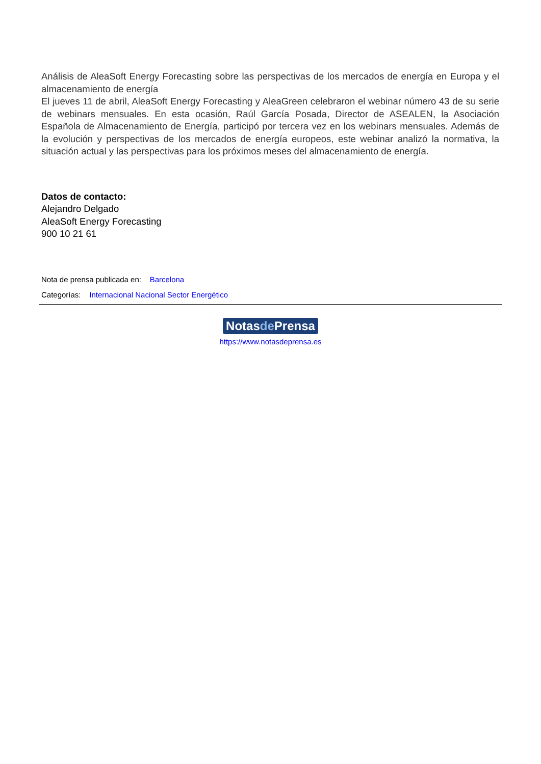Análisis de AleaSoft Energy Forecasting sobre las perspectivas de los mercados de energía en Europa y el almacenamiento de energía
El jueves 11 de abril, AleaSoft Energy Forecasting y AleaGreen celebraron el webinar número 43 de su serie de webinars mensuales. En esta ocasión, Raúl García Posada, Director de ASEALEN, la Asociación Española de Almacenamiento de Energía, participó por tercera vez en los webinars mensuales. Además de la evolución y perspectivas de los mercados de energía europeos, este webinar analizó la normativa, la situación actual y las perspectivas para los próximos meses del almacenamiento de energía.
Datos de contacto:
Alejandro Delgado
AleaSoft Energy Forecasting
900 10 21 61
Nota de prensa publicada en: Barcelona
Categorías: Internacional Nacional Sector Energético
Notasde Prensa
https://www.notasdeprensa.es